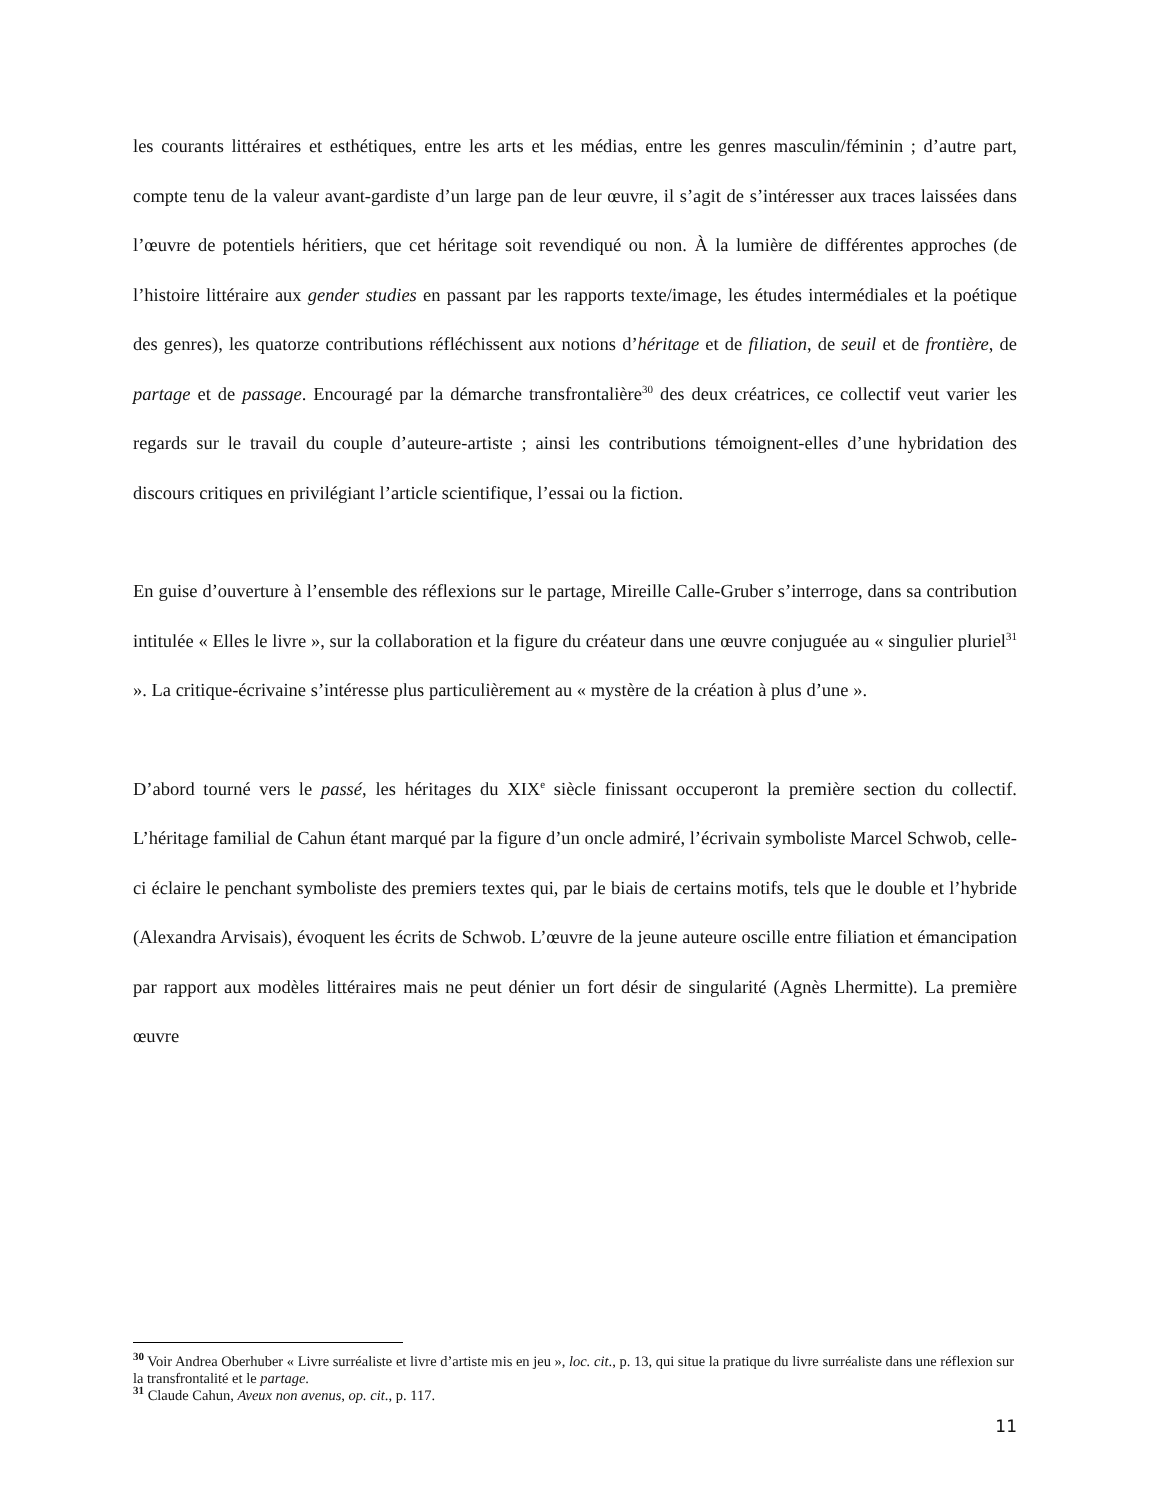les courants littéraires et esthétiques, entre les arts et les médias, entre les genres masculin/féminin ; d’autre part, compte tenu de la valeur avant-gardiste d’un large pan de leur œuvre, il s’agit de s’intéresser aux traces laissées dans l’œuvre de potentiels héritiers, que cet héritage soit revendiqué ou non. À la lumière de différentes approches (de l’histoire littéraire aux gender studies en passant par les rapports texte/image, les études intermédiales et la poétique des genres), les quatorze contributions réfléchissent aux notions d’héritage et de filiation, de seuil et de frontière, de partage et de passage. Encouragé par la démarche transfrontalière<sup>30</sup> des deux créatrices, ce collectif veut varier les regards sur le travail du couple d’auteure-artiste ; ainsi les contributions témoignent-elles d’une hybridation des discours critiques en privilégiant l’article scientifique, l’essai ou la fiction.
En guise d’ouverture à l’ensemble des réflexions sur le partage, Mireille Calle-Gruber s’interroge, dans sa contribution intitulée « Elles le livre », sur la collaboration et la figure du créateur dans une œuvre conjuguée au « singulier pluriel<sup>31</sup> ». La critique-écrivaine s’intéresse plus particulièrement au « mystère de la création à plus d’une ».
D’abord tourné vers le passé, les héritages du XIX<sup>e</sup> siècle finissant occuperont la première section du collectif. L’héritage familial de Cahun étant marqué par la figure d’un oncle admiré, l’écrivain symboliste Marcel Schwob, celle-ci éclaire le penchant symboliste des premiers textes qui, par le biais de certains motifs, tels que le double et l’hybride (Alexandra Arvisais), évoquent les écrits de Schwob. L’œuvre de la jeune auteure oscille entre filiation et émancipation par rapport aux modèles littéraires mais ne peut dénier un fort désir de singularité (Agnès Lhermitte). La première œuvre
<sup>30</sup> Voir Andrea Oberhuber « Livre surréaliste et livre d’artiste mis en jeu », loc. cit., p. 13, qui situe la pratique du livre surréaliste dans une réflexion sur la transfrontalité et le partage.
<sup>31</sup> Claude Cahun, Aveux non avenus, op. cit., p. 117.
11